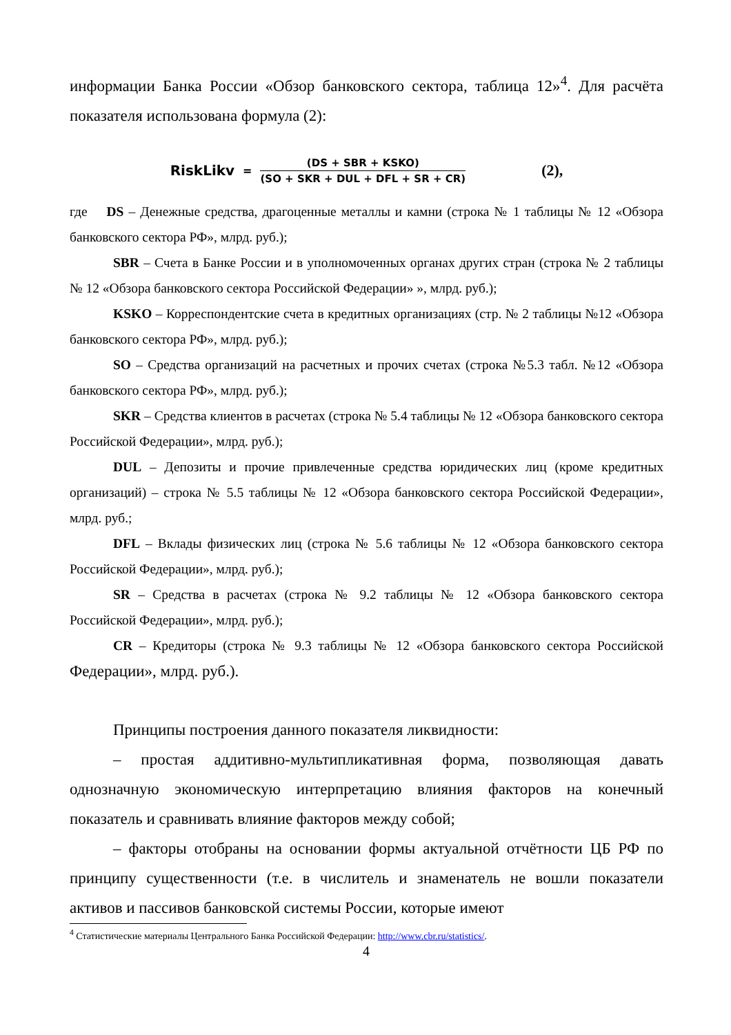информации Банка России «Обзор банковского сектора, таблица 12»<sup>4</sup>. Для расчёта показателя использована формула (2):
RiskLikv =
(DS + SBR + KSKO)
(SO + SKR + DUL + DFL + SR + CR)
(2),
где DS – Денежные средства, драгоценные металлы и камни (строка № 1 таблицы № 12 «Обзора банковского сектора РФ», млрд. руб.);
SBR – Счета в Банке России и в уполномоченных органах других стран (строка № 2 таблицы № 12 «Обзора банковского сектора Российской Федерации» », млрд. руб.);
KSKO – Корреспондентские счета в кредитных организациях (стр. № 2 таблицы №12 «Обзора банковского сектора РФ», млрд. руб.);
SO – Средства организаций на расчетных и прочих счетах (строка №5.3 табл. №12 «Обзора банковского сектора РФ», млрд. руб.);
SKR – Средства клиентов в расчетах (строка № 5.4 таблицы № 12 «Обзора банковского сектора Российской Федерации», млрд. руб.);
DUL – Депозиты и прочие привлеченные средства юридических лиц (кроме кредитных организаций) – строка № 5.5 таблицы № 12 «Обзора банковского сектора Российской Федерации», млрд. руб.;
DFL – Вклады физических лиц (строка № 5.6 таблицы № 12 «Обзора банковского сектора Российской Федерации», млрд. руб.);
SR – Средства в расчетах (строка № 9.2 таблицы № 12 «Обзора банковского сектора Российской Федерации», млрд. руб.);
CR – Кредиторы (строка № 9.3 таблицы № 12 «Обзора банковского сектора Российской Федерации», млрд. руб.).
Принципы построения данного показателя ликвидности:
– простая аддитивно-мультипликативная форма, позволяющая давать однозначную экономическую интерпретацию влияния факторов на конечный показатель и сравнивать влияние факторов между собой;
– факторы отобраны на основании формы актуальной отчётности ЦБ РФ по принципу существенности (т.е. в числитель и знаменатель не вошли показатели активов и пассивов банковской системы России, которые имеют
<sup>4</sup> Статистические материалы Центрального Банка Российской Федерации: http://www.cbr.ru/statistics/.
4